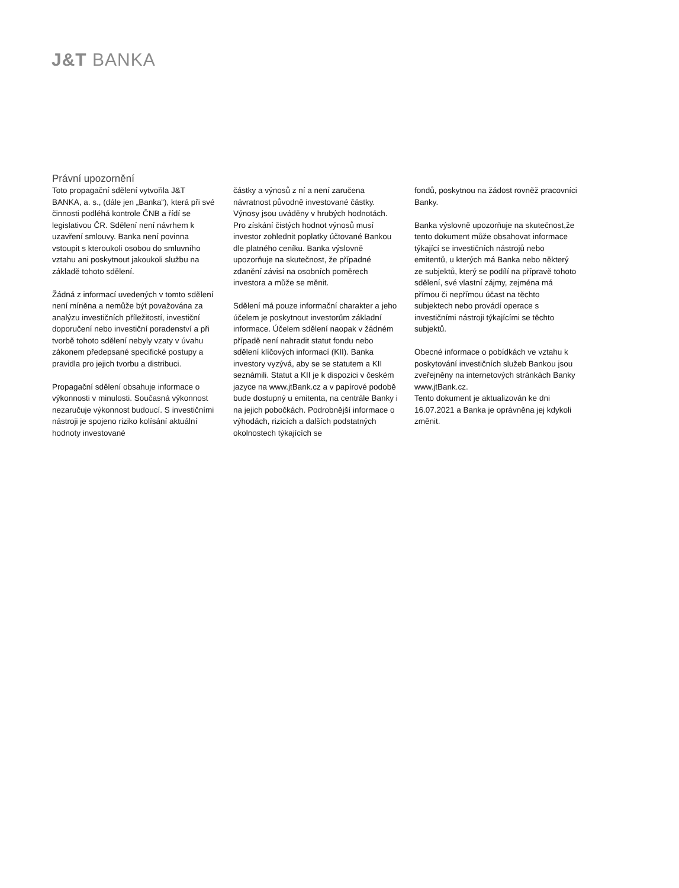J&T BANKA
Právní upozornění
Toto propagační sdělení vytvořila J&T BANKA, a. s., (dále jen „Banka“), která při své činnosti podléhá kontrole ČNB a řídí se legislativou ČR. Sdělení není návrhem k uzavření smlouvy. Banka není povinna vstoupit s kteroukoli osobou do smluvního vztahu ani poskytnout jakoukoli službu na základě tohoto sdělení.
Žádná z informací uvedených v tomto sdělení není míněna a nemůže být považována za analýzu investičních příležitostí, investiční doporučení nebo investiční poradenství a při tvorbě tohoto sdělení nebyly vzaty v úvahu zákonem předepsané specifické postupy a pravidla pro jejich tvorbu a distribuci.
Propagační sdělení obsahuje informace o výkonnosti v minulosti. Současná výkonnost nezaručuje výkonnost budoucí. S investičními nástroji je spojeno riziko kolísání aktuální hodnoty investované
částky a výnosů z ní a není zaručena návratnost původně investované částky. Výnosy jsou uváděny v hrubých hodnotách. Pro získání čistých hodnot výnosů musí investor zohlednit poplatky účtované Bankou dle platného ceníku. Banka výslovně upozorňuje na skutečnost, že případné zdanění závisí na osobních poměrech investora a může se měnit.
Sdělení má pouze informační charakter a jeho účelem je poskytnout investorům základní informace. Účelem sdělení naopak v žádném případě není nahradit statut fondu nebo sdělení klíčových informací (KII). Banka investory vyzývá, aby se se statutem a KII seznámili. Statut a KII je k dispozici v českém jazyce na www.jtBank.cz a v papírové podobě bude dostupný u emitenta, na centrále Banky i na jejich pobočkách. Podrobnější informace o výhodách, rizicích a dalších podstatných okolnostech týkajících se
fondů, poskytnou na žádost rovněž pracovníci Banky.
Banka výslovně upozorňuje na skutečnost,že tento dokument může obsahovat informace týkající se investičních nástrojů nebo emitentů, u kterých má Banka nebo některý ze subjektů, který se podílí na přípravě tohoto sdělení, své vlastní zájmy, zejména má přímou či nepřímou účast na těchto subjektech nebo provádí operace s investičními nástroji týkajícími se těchto subjektů.
Obecné informace o pobídkách ve vztahu k poskytování investičních služeb Bankou jsou zveřejněny na internetových stránkách Banky www.jtBank.cz.
Tento dokument je aktualizován ke dni 16.07.2021 a Banka je oprávněna jej kdykoli změnit.